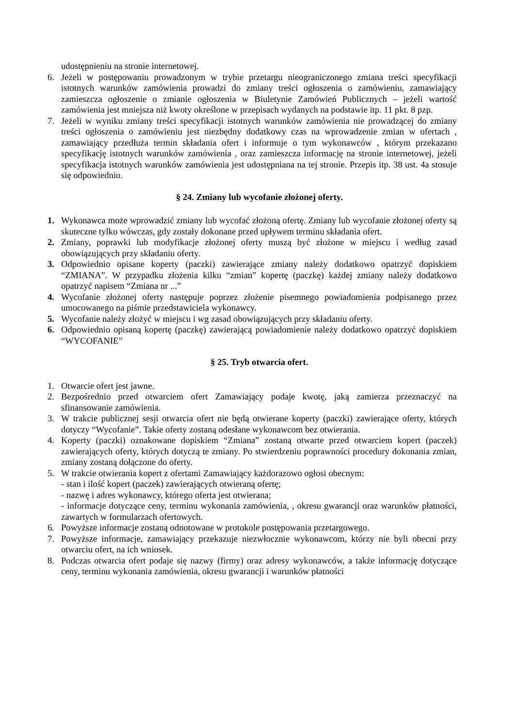udostępnieniu na stronie internetowej.
6. Jeżeli w postępowaniu prowadzonym w trybie przetargu nieograniczonego zmiana treści specyfikacji istotnych warunków zamówienia prowadzi do zmiany treści ogłoszenia o zamówieniu, zamawiający zamieszcza ogłoszenie o zmianie ogłoszenia w Biuletynie Zamówień Publicznych – jeżeli wartość zamówienia jest mniejsza niż kwoty określone w przepisach wydanych na podstawie itp. 11 pkt. 8 pzp.
7. Jeżeli w wyniku zmiany treści specyfikacji istotnych warunków zamówienia nie prowadzącej do zmiany treści ogłoszenia o zamówieniu jest niezbędny dodatkowy czas na wprowadzenie zmian w ofertach , zamawiający przedłuża termin składania ofert i informuje o tym wykonawców , którym przekazano specyfikację istotnych warunków zamówienia , oraz zamieszcza informację na stronie internetowej, jeżeli specyfikacja istotnych warunków zamówienia jest udostępniana na tej stronie. Przepis itp. 38 ust. 4a stosuje się odpowiednio.
§ 24. Zmiany lub wycofanie złożonej oferty.
1. Wykonawca może wprowadzić zmiany lub wycofać złożoną ofertę. Zmiany lub wycofanie złożonej oferty są skuteczne tylko wówczas, gdy zostały dokonane przed upływem terminu składania ofert.
2. Zmiany, poprawki lub modyfikacje złożonej oferty muszą być złożone w miejscu i według zasad obowiązujących przy składaniu oferty.
3. Odpowiednio opisane koperty (paczki) zawierające zmiany należy dodatkowo opatrzyć dopiskiem “ZMIANA”. W przypadku złożenia kilku “zmian” kopertę (paczkę) każdej zmiany należy dodatkowo opatrzyć napisem “Zmiana nr ...”
4. Wycofanie złożonej oferty następuje poprzez złożenie pisemnego powiadomienia podpisanego przez umocowanego na piśmie przedstawiciela wykonawcy.
5. Wycofanie należy złożyć w miejscu i wg zasad obowiązujących przy składaniu oferty.
6. Odpowiednio opisaną kopertę (paczkę) zawierającą powiadomienie należy dodatkowo opatrzyć dopiskiem “WYCOFANIE”
§ 25. Tryb otwarcia ofert.
1. Otwarcie ofert jest jawne.
2. Bezpośrednio przed otwarciem ofert Zamawiający podaje kwotę, jaką zamierza przeznaczyć na sfinansowanie zamówienia.
3. W trakcie publicznej sesji otwarcia ofert nie będą otwierane koperty (paczki) zawierające oferty, których dotyczy “Wycofanie”. Takie oferty zostaną odesłane wykonawcom bez otwierania.
4. Koperty (paczki) oznakowane dopiskiem “Zmiana” zostaną otwarte przed otwarciem kopert (paczek) zawierających oferty, których dotyczą te zmiany. Po stwierdzeniu poprawności procedury dokonania zmian, zmiany zostaną dołączone do oferty.
5. W trakcie otwierania kopert z ofertami Zamawiający każdorazowo ogłosi obecnym:
- stan i ilość kopert (paczek) zawierających otwieraną ofertę;
- nazwę i adres wykonawcy, którego oferta jest otwierana;
- informacje dotyczące ceny, terminu wykonania zamówienia, , okresu gwarancji oraz warunków płatności, zawartych w formularzach ofertowych.
6. Powyższe informacje zostaną odnotowane w protokole postępowania przetargowego.
7. Powyższe informacje, zamawiający przekazuje niezwłocznie wykonawcom, którzy nie byli obecni przy otwarciu ofert, na ich wniosek.
8. Podczas otwarcia ofert podaje się nazwy (firmy) oraz adresy wykonawców, a także informację dotyczące ceny, terminu wykonania zamówienia, okresu gwarancji i warunków płatności